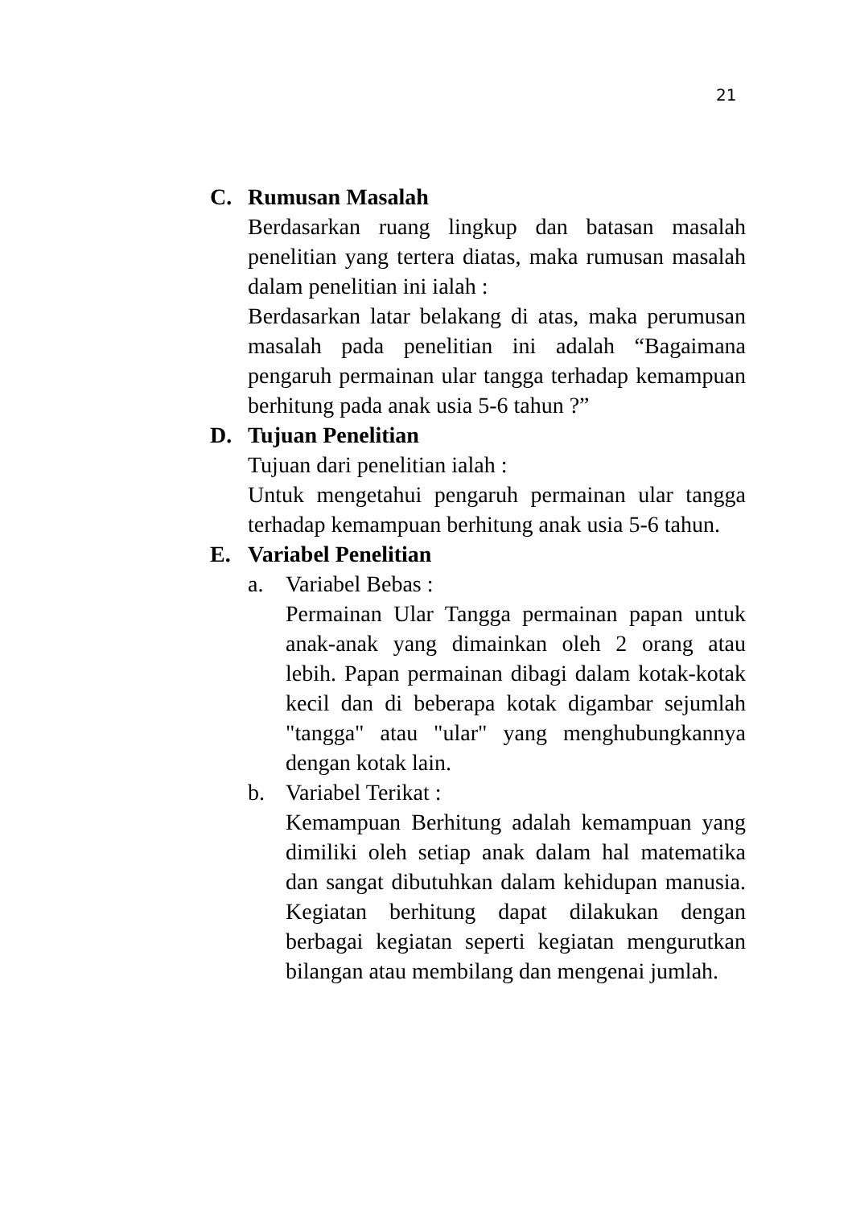21
C. Rumusan Masalah
Berdasarkan ruang lingkup dan batasan masalah penelitian yang tertera diatas, maka rumusan masalah dalam penelitian ini ialah :
Berdasarkan latar belakang di atas, maka perumusan masalah pada penelitian ini adalah “Bagaimana pengaruh permainan ular tangga terhadap kemampuan berhitung pada anak usia 5-6 tahun ?”
D. Tujuan Penelitian
Tujuan dari penelitian ialah :
Untuk mengetahui pengaruh permainan ular tangga terhadap kemampuan berhitung anak usia 5-6 tahun.
E. Variabel Penelitian
a. Variabel Bebas :
Permainan Ular Tangga permainan papan untuk anak-anak yang dimainkan oleh 2 orang atau lebih. Papan permainan dibagi dalam kotak-kotak kecil dan di beberapa kotak digambar sejumlah "tangga" atau "ular" yang menghubungkannya dengan kotak lain.
b. Variabel Terikat :
Kemampuan Berhitung adalah kemampuan yang dimiliki oleh setiap anak dalam hal matematika dan sangat dibutuhkan dalam kehidupan manusia. Kegiatan berhitung dapat dilakukan dengan berbagai kegiatan seperti kegiatan mengurutkan bilangan atau membilang dan mengenai jumlah.